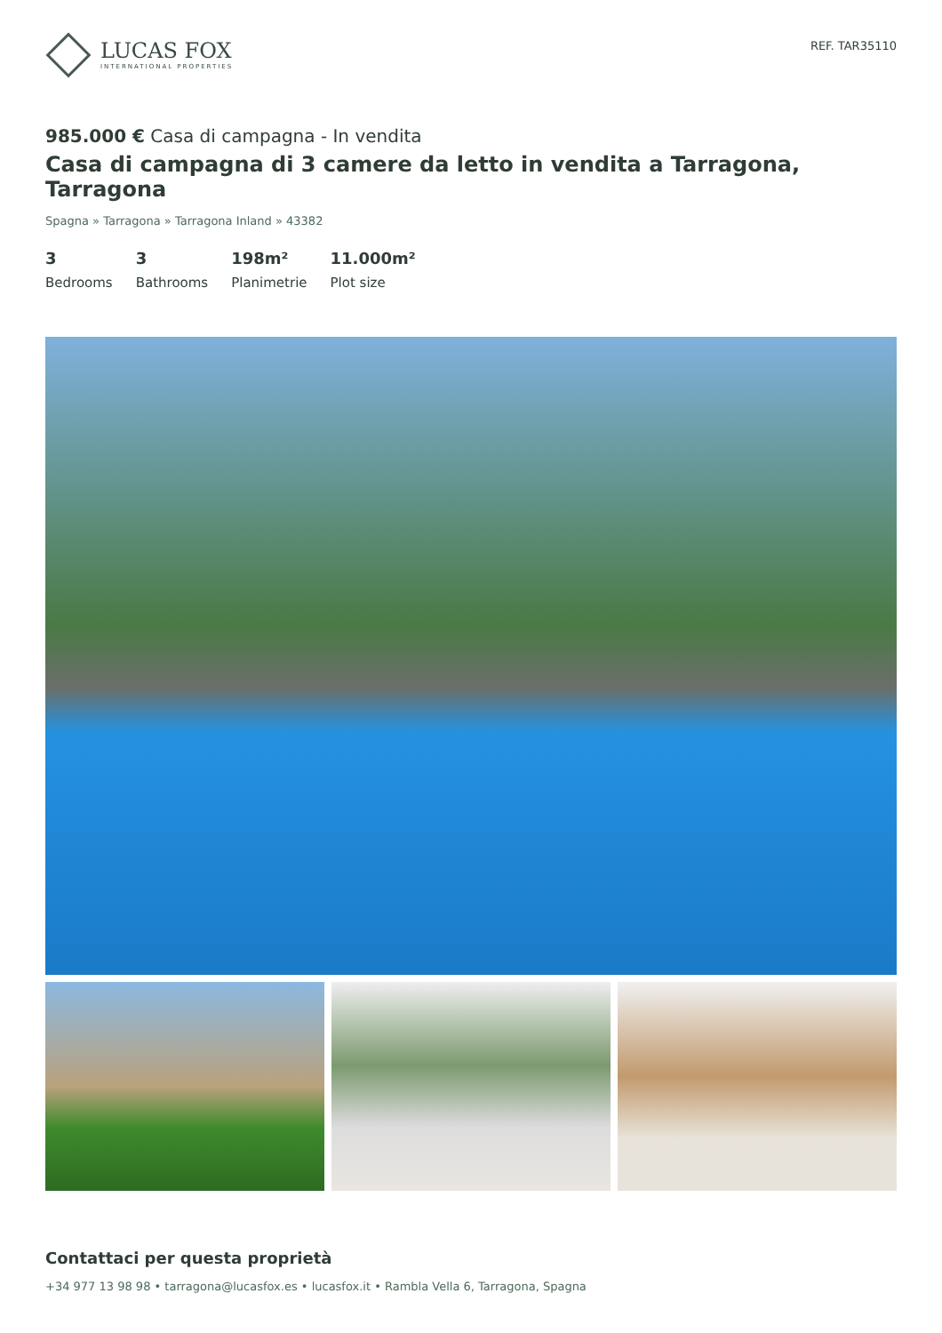LUCAS FOX
INTERNATIONAL PROPERTIES
REF. TAR35110
985.000 € Casa di campagna - In vendita
Casa di campagna di 3 camere da letto in vendita a Tarragona, Tarragona
Spagna » Tarragona » Tarragona Inland » 43382
3
Bedrooms
3
Bathrooms
198m²
Planimetrie
11.000m²
Plot size
Contattaci per questa proprietà
+34 977 13 98 98 • tarragona@lucasfox.es • lucasfox.it • Rambla Vella 6, Tarragona, Spagna